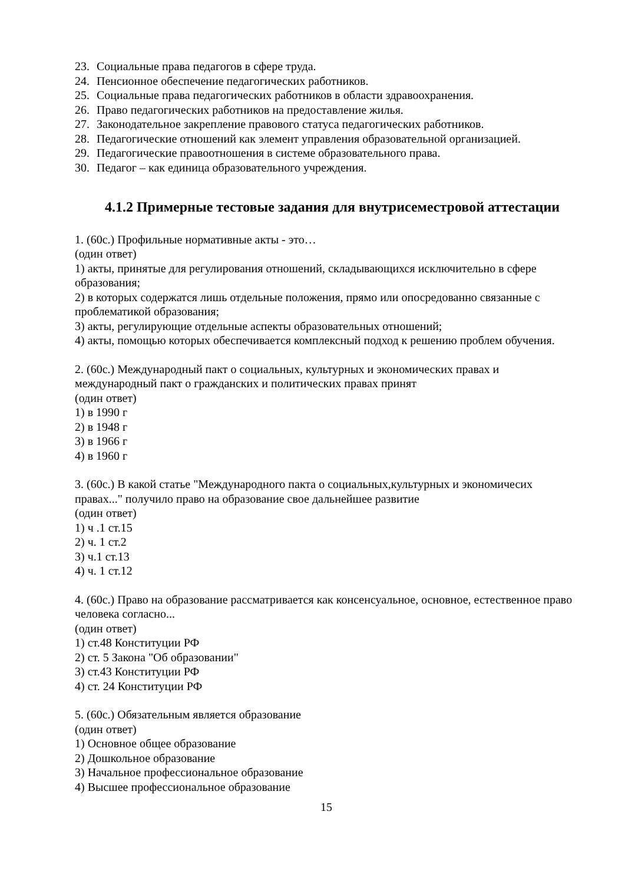23. Социальные права педагогов в сфере труда.
24. Пенсионное обеспечение педагогических работников.
25. Социальные права педагогических работников в области здравоохранения.
26. Право педагогических работников на предоставление жилья.
27. Законодательное закрепление правового статуса педагогических работников.
28. Педагогические отношений как элемент управления образовательной организацией.
29. Педагогические правоотношения в системе образовательного права.
30. Педагог – как единица образовательного учреждения.
4.1.2 Примерные тестовые задания для внутрисеместровой аттестации
1. (60с.) Профильные нормативные акты - это…
(один ответ)
1) акты, принятые для регулирования отношений, складывающихся исключительно в сфере образования;
2) в которых содержатся лишь отдельные положения, прямо или опосредованно связанные с проблематикой образования;
3) акты, регулирующие отдельные аспекты образовательных отношений;
4) акты, помощью которых обеспечивается комплексный подход к решению проблем обучения.
2. (60с.) Международный пакт о социальных, культурных и экономических правах и международный пакт о гражданских и политических правах принят
(один ответ)
1) в 1990 г
2) в 1948 г
3) в 1966 г
4) в 1960 г
3. (60с.) В какой статье "Международного пакта о социальных,культурных и экономичесих правах..." получило право на образование свое дальнейшее развитие
(один ответ)
1) ч .1 ст.15
2) ч. 1 ст.2
3) ч.1 ст.13
4) ч. 1 ст.12
4. (60с.) Право на образование рассматривается как консенсуальное, основное, естественное право человека согласно...
(один ответ)
1) ст.48 Конституции РФ
2) ст. 5 Закона "Об образовании"
3) ст.43 Конституции РФ
4) ст. 24 Конституции РФ
5. (60с.) Обязательным является образование
(один ответ)
1) Основное общее образование
2) Дошкольное образование
3) Начальное профессиональное образование
4) Высшее профессиональное образование
15